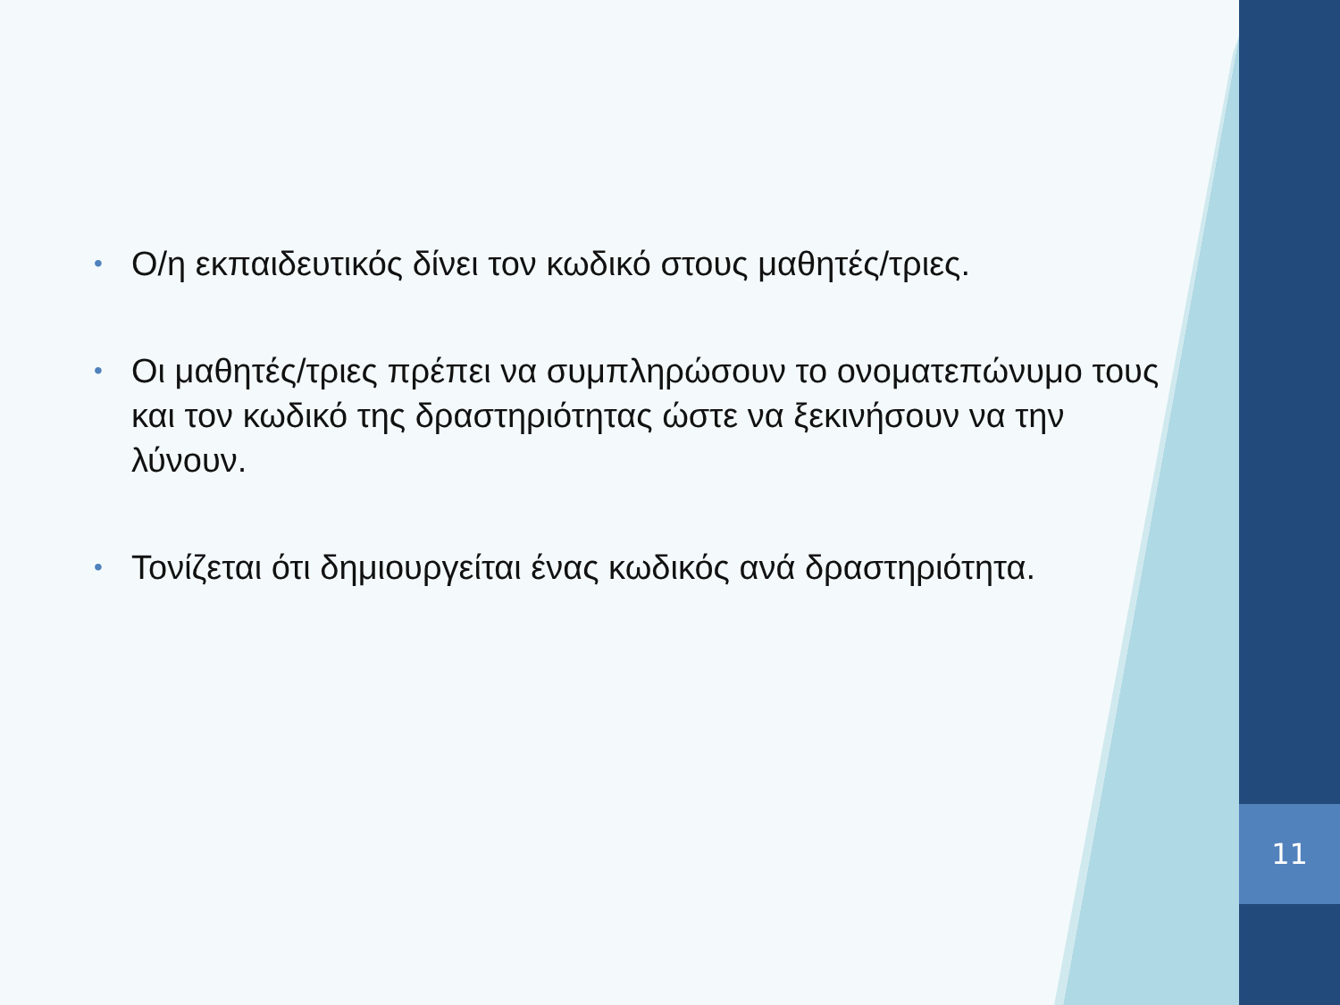11
• Ο/η εκπαιδευτικός δίνει τον κωδικό στους μαθητές/τριες.
• Οι μαθητές/τριες πρέπει να συμπληρώσουν το ονοματεπώνυμο τους και τον κωδικό της δραστηριότητας ώστε να ξεκινήσουν να την λύνουν.
• Τονίζεται ότι δημιουργείται ένας κωδικός ανά δραστηριότητα.